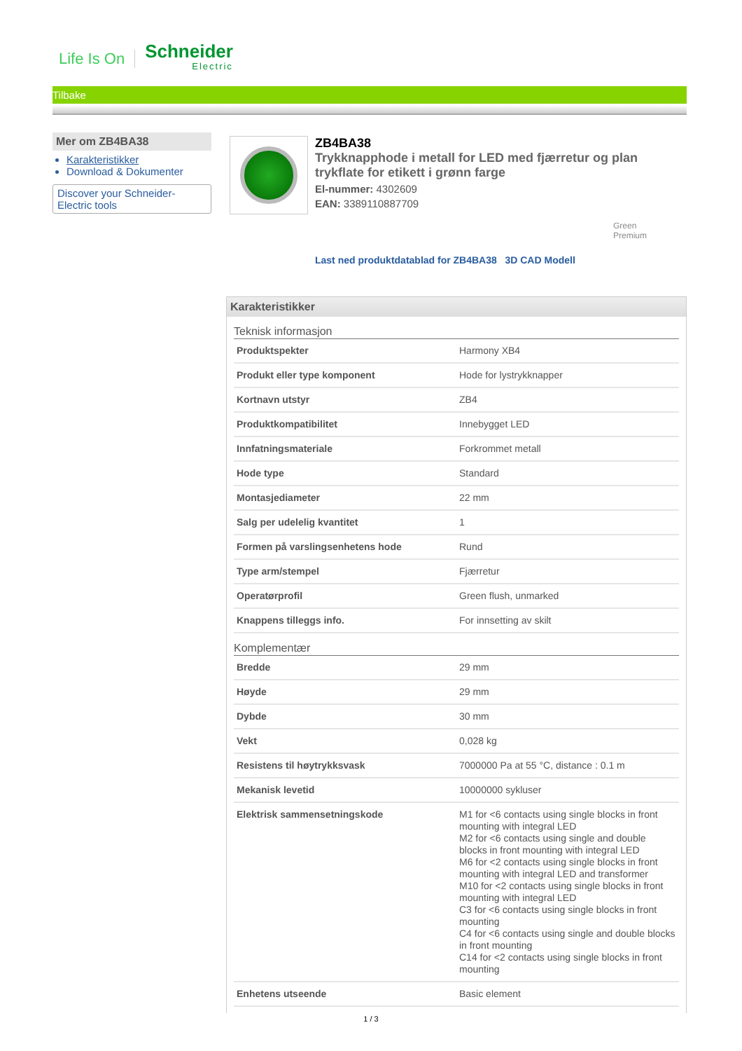Life Is On Schneider
Electric
Tilbake
Mer om ZB4BA38
Karakteristikker
Download & Dokumenter
Discover your Schneider-Electric tools
ZB4BA38
Trykknapphode i metall for LED med fjærretur og plan trykflate for etikett i grønn farge
El-nummer: 4302609
EAN: 3389110887709
Green
Premium
Last ned produktdatablad for ZB4BA38 3D CAD Modell
Karakteristikker
Teknisk informasjon
| Produktspekter | Harmony XB4 |
| Produkt eller type komponent | Hode for lystrykknapper |
| Kortnavn utstyr | ZB4 |
| Produktkompatibilitet | Innebygget LED |
| Innfatningsmateriale | Forkrommet metall |
| Hode type | Standard |
| Montasjediameter | 22 mm |
| Salg per udelelig kvantitet | 1 |
| Formen på varslingsenhetens hode | Rund |
| Type arm/stempel | Fjærretur |
| Operatørprofil | Green flush, unmarked |
| Knappens tilleggs info. | For innsetting av skilt |
Komplementær
| Bredde | 29 mm |
| Høyde | 29 mm |
| Dybde | 30 mm |
| Vekt | 0,028 kg |
| Resistens til høytrykksvask | 7000000 Pa at 55 °C, distance : 0.1 m |
| Mekanisk levetid | 10000000 sykluser |
| Elektrisk sammensetningskode | M1 for <6 contacts using single blocks in front mounting with integral LED M2 for <6 contacts using single and double blocks in front mounting with integral LED M6 for <2 contacts using single blocks in front mounting with integral LED and transformer M10 for <2 contacts using single blocks in front mounting with integral LED C3 for <6 contacts using single blocks in front mounting C4 for <6 contacts using single and double blocks in front mounting C14 for <2 contacts using single blocks in front mounting |
| Enhetens utseende | Basic element |
1 / 3